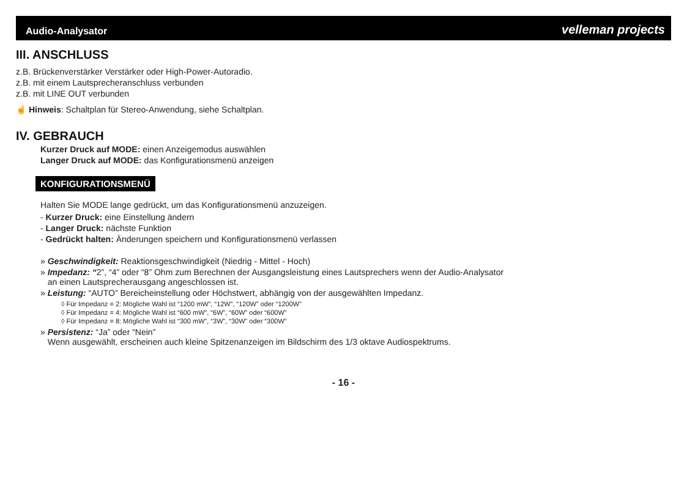Audio-Analysator velleman projects
III. ANSCHLUSS
z.B. Brückenverstärker Verstärker oder High-Power-Autoradio.
z.B. mit einem Lautsprecheranschluss verbunden
z.B. mit LINE OUT verbunden
☝ Hinweis: Schaltplan für Stereo-Anwendung, siehe Schaltplan.
IV. GEBRAUCH
Kurzer Druck auf MODE: einen Anzeigemodus auswählen
Langer Druck auf MODE: das Konfigurationsmenü anzeigen
KONFIGURATIONSMENÜ
Halten Sie MODE lange gedrückt, um das Konfigurationsmenü anzuzeigen.
- Kurzer Druck: eine Einstellung ändern
- Langer Druck: nächste Funktion
- Gedrückt halten: Änderungen speichern und Konfigurationsmenü verlassen
» Geschwindigkeit: Reaktionsgeschwindigkeit (Niedrig - Mittel - Hoch)
» Impedanz: “2”, “4” oder “8” Ohm zum Berechnen der Ausgangsleistung eines Lautsprechers wenn der Audio-Analysator
an einen Lautsprecherausgang angeschlossen ist.
» Leistung: “AUTO” Bereicheinstellung oder Höchstwert, abhängig von der ausgewählten Impedanz.
◊ Für Impedanz = 2: Mögliche Wahl ist “1200 mW”, “12W”, “120W” oder “1200W”
◊ Für Impedanz = 4: Mögliche Wahl ist “600 mW”, “6W”, “60W” oder “600W”
◊ Für Impedanz = 8: Mögliche Wahl ist “300 mW”, “3W”, “30W” oder “300W”
» Persistenz: “Ja” oder “Nein”
Wenn ausgewählt, erscheinen auch kleine Spitzenanzeigen im Bildschirm des 1/3 oktave Audiospektrums.
- 16 -